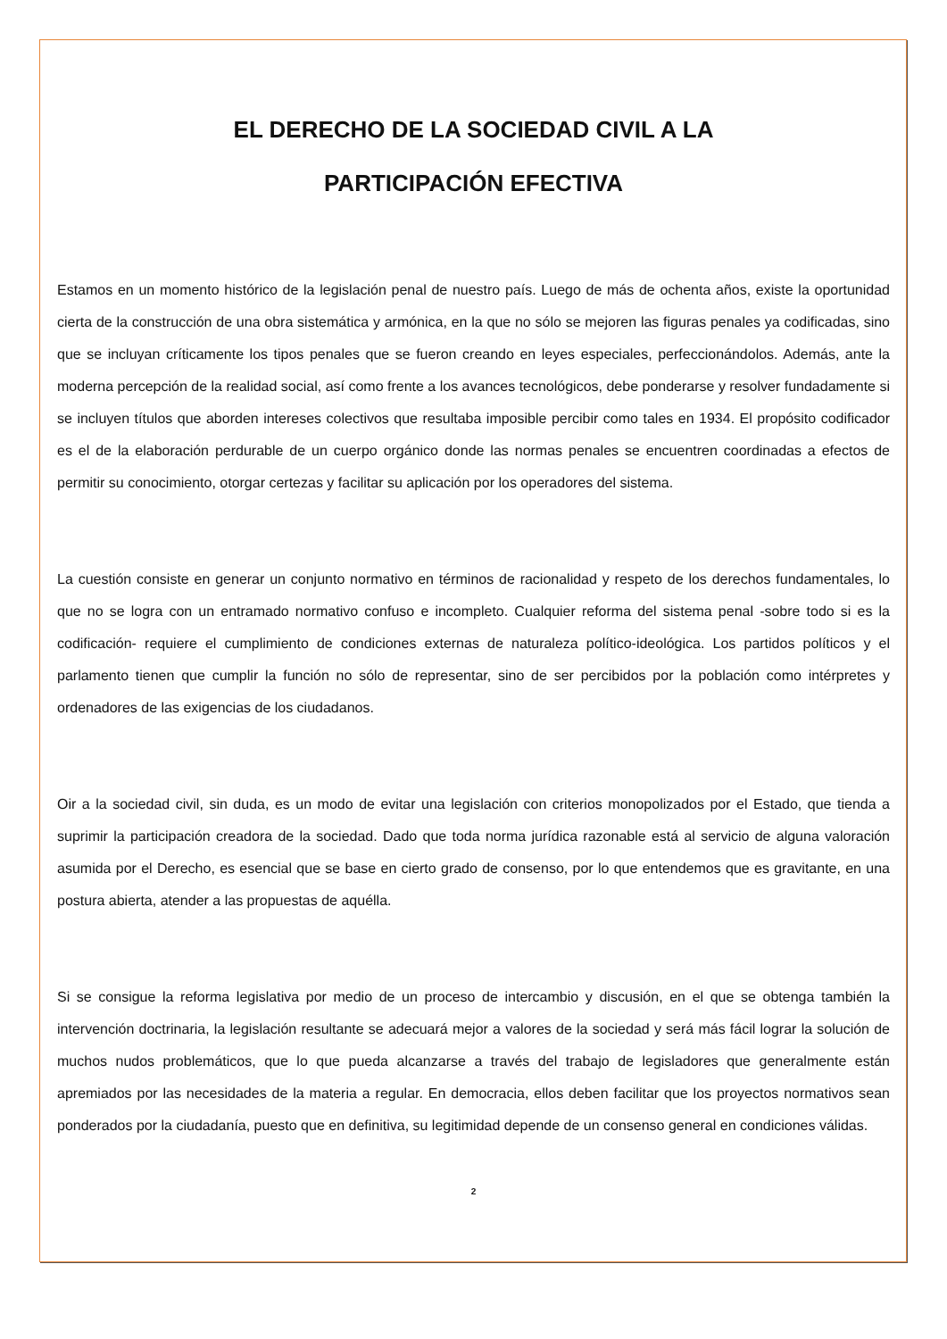EL DERECHO DE LA SOCIEDAD CIVIL A LA
PARTICIPACIÓN EFECTIVA
Estamos en un momento histórico de la legislación penal de nuestro país. Luego de más de ochenta años, existe la oportunidad cierta de la construcción de una obra sistemática y armónica, en la que no sólo se mejoren las figuras penales ya codificadas, sino que se incluyan críticamente los tipos penales que se fueron creando en leyes especiales, perfeccionándolos. Además, ante la moderna percepción de la realidad social, así como frente a los avances tecnológicos, debe ponderarse y resolver fundadamente si se incluyen títulos que aborden intereses colectivos que resultaba imposible percibir como tales en 1934. El propósito codificador es el de la elaboración perdurable de un cuerpo orgánico donde las normas penales se encuentren coordinadas a efectos de permitir su conocimiento, otorgar certezas y facilitar su aplicación por los operadores del sistema.
La cuestión consiste en generar un conjunto normativo en términos de racionalidad y respeto de los derechos fundamentales, lo que no se logra con un entramado normativo confuso e incompleto. Cualquier reforma del sistema penal -sobre todo si es la codificación- requiere el cumplimiento de condiciones externas de naturaleza político-ideológica. Los partidos políticos y el parlamento tienen que cumplir la función no sólo de representar, sino de ser percibidos por la población como intérpretes y ordenadores de las exigencias de los ciudadanos.
Oir a la sociedad civil, sin duda, es un modo de evitar una legislación con criterios monopolizados por el Estado, que tienda a suprimir la participación creadora de la sociedad. Dado que toda norma jurídica razonable está al servicio de alguna valoración asumida por el Derecho, es esencial que se base en cierto grado de consenso, por lo que entendemos que es gravitante, en una postura abierta, atender a las propuestas de aquélla.
Si se consigue la reforma legislativa por medio de un proceso de intercambio y discusión, en el que se obtenga también la intervención doctrinaria, la legislación resultante se adecuará mejor a valores de la sociedad y será más fácil lograr la solución de muchos nudos problemáticos, que lo que pueda alcanzarse a través del trabajo de legisladores que generalmente están apremiados por las necesidades de la materia a regular. En democracia, ellos deben facilitar que los proyectos normativos sean ponderados por la ciudadanía, puesto que en definitiva, su legitimidad depende de un consenso general en condiciones válidas.
2